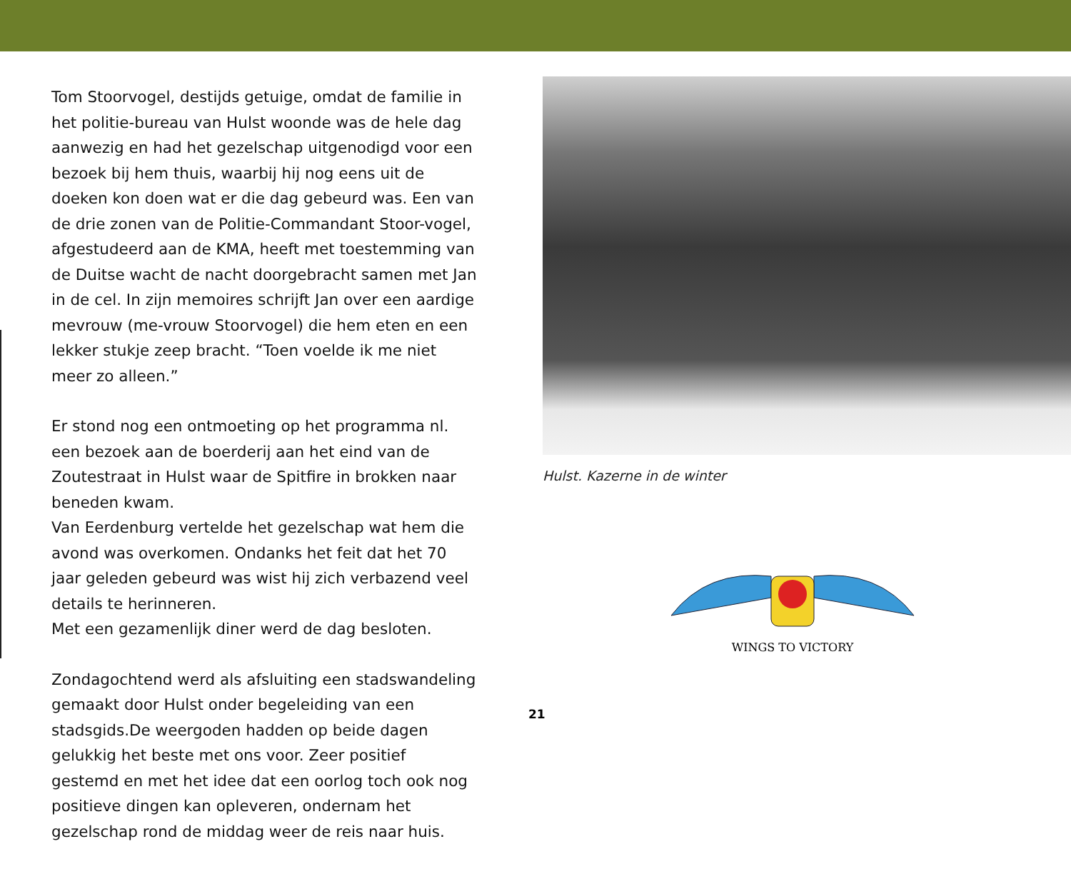Tom Stoorvogel, destijds getuige, omdat de familie in het politie-bureau van Hulst woonde was de hele dag aanwezig en had het gezelschap uitgenodigd voor een bezoek bij hem thuis, waarbij hij nog eens uit de doeken kon doen wat er die dag gebeurd was. Een van de drie zonen van de Politie-Commandant Stoor-vogel, afgestudeerd aan de KMA, heeft met toestemming van de Duitse wacht de nacht doorgebracht samen met Jan in de cel. In zijn memoires schrijft Jan over een aardige mevrouw (me-vrouw Stoorvogel) die hem eten en een lekker stukje zeep bracht. “Toen voelde ik me niet meer zo alleen.”
Er stond nog een ontmoeting op het programma nl. een bezoek aan de boerderij aan het eind van de Zoutestraat in Hulst waar de Spitfire in brokken naar beneden kwam.
Van Eerdenburg vertelde het gezelschap wat hem die avond was overkomen. Ondanks het feit dat het 70 jaar geleden gebeurd was wist hij zich verbazend veel details te herinneren.
Met een gezamenlijk diner werd de dag besloten.
Zondagochtend werd als afsluiting een stadswandeling gemaakt door Hulst onder begeleiding van een stadsgids.De weergoden hadden op beide dagen gelukkig het beste met ons voor. Zeer positief gestemd en met het idee dat een oorlog toch ook nog positieve dingen kan opleveren, ondernam het gezelschap rond de middag weer de reis naar huis.
Hulst. Kazerne in de winter
WINGS TO VICTORY
21